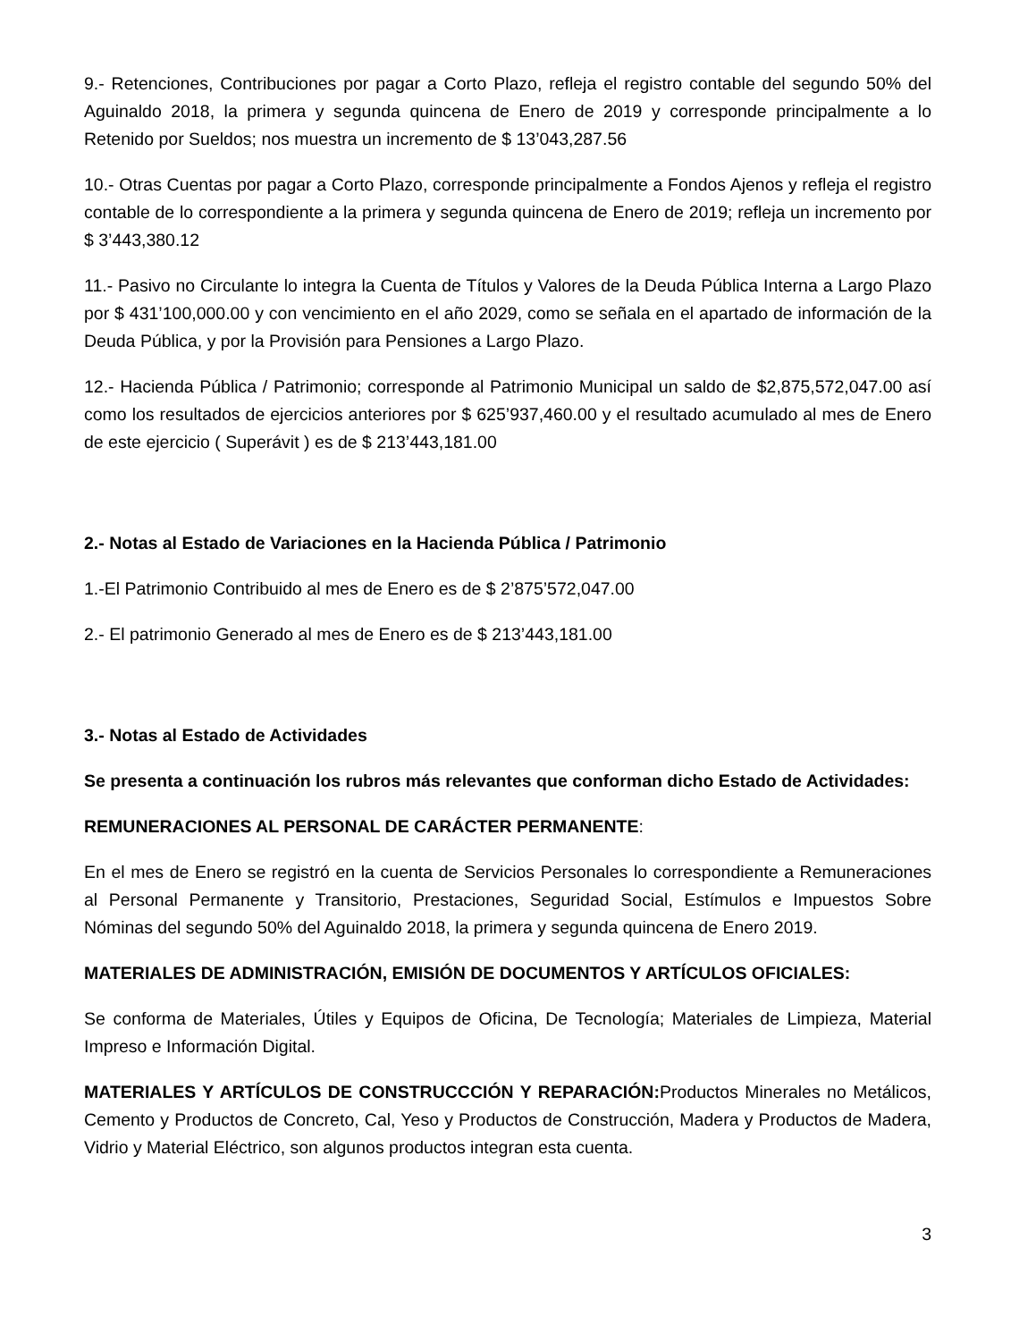9.- Retenciones, Contribuciones por pagar a Corto Plazo, refleja el registro contable del segundo 50% del Aguinaldo 2018, la primera y segunda quincena de Enero de 2019 y corresponde principalmente a lo Retenido por Sueldos; nos muestra un incremento de $ 13’043,287.56
10.- Otras Cuentas por pagar a Corto Plazo, corresponde principalmente a Fondos Ajenos y refleja el registro contable de lo correspondiente a la primera y segunda quincena de Enero de 2019; refleja un incremento por $ 3’443,380.12
11.- Pasivo no Circulante lo integra la Cuenta de Títulos y Valores de la Deuda Pública Interna a Largo Plazo por $ 431’100,000.00 y con vencimiento en el año 2029, como se señala en el apartado de información de la Deuda Pública, y por la Provisión para Pensiones a Largo Plazo.
12.- Hacienda Pública / Patrimonio; corresponde al Patrimonio Municipal un saldo de $2,875,572,047.00 así como los resultados de ejercicios anteriores por $ 625’937,460.00 y el resultado acumulado al mes de Enero de este ejercicio ( Superávit ) es de $ 213’443,181.00
2.- Notas al Estado de Variaciones en la Hacienda Pública / Patrimonio
1.-El Patrimonio Contribuido al mes de Enero es de $ 2’875’572,047.00
2.- El patrimonio Generado al mes de Enero es de $ 213’443,181.00
3.- Notas al Estado de Actividades
Se presenta a continuación los rubros más relevantes que conforman dicho Estado de Actividades:
REMUNERACIONES AL PERSONAL DE CARÁCTER PERMANENTE:
En el mes de Enero se registró en la cuenta de Servicios Personales lo correspondiente a Remuneraciones al Personal Permanente y Transitorio, Prestaciones, Seguridad Social, Estímulos e Impuestos Sobre Nóminas del segundo 50% del Aguinaldo 2018, la primera y segunda quincena de Enero 2019.
MATERIALES DE ADMINISTRACIÓN, EMISIÓN DE DOCUMENTOS Y ARTÍCULOS OFICIALES:
Se conforma de Materiales, Útiles y Equipos de Oficina, De Tecnología; Materiales de Limpieza, Material Impreso e Información Digital.
MATERIALES Y ARTÍCULOS DE CONSTRUCCCIÓN Y REPARACIÓN: Productos Minerales no Metálicos, Cemento y Productos de Concreto, Cal, Yeso y Productos de Construcción, Madera y Productos de Madera, Vidrio y Material Eléctrico, son algunos productos integran esta cuenta.
3